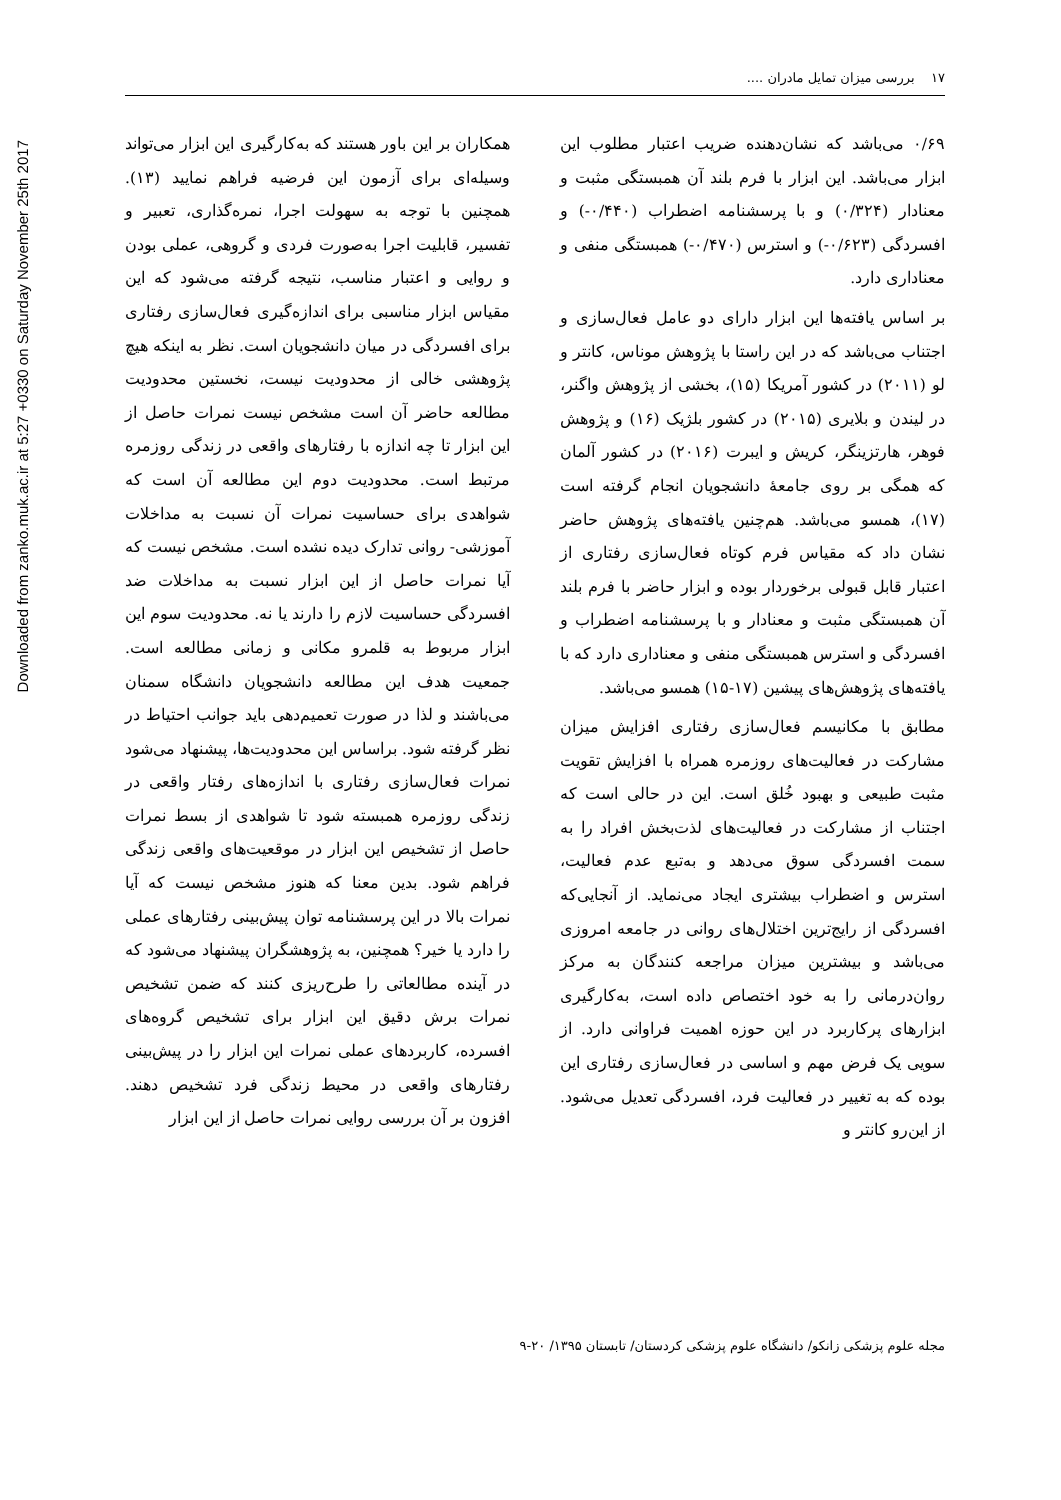Downloaded from zanko.muk.ac.ir at 5:27 +0330 on Saturday November 25th 2017
۱۷ بررسی میزان تمایل مادران ....
۰/۶۹ می‌باشد که نشان‌دهنده ضریب اعتبار مطلوب این ابزار می‌باشد. این ابزار با فرم بلند آن همبستگی مثبت و معنادار (۰/۳۲۴) و با پرسشنامه اضطراب (۰/۴۴۰-) و افسردگی (۰/۶۲۳-) و استرس (۰/۴۷۰-) همبستگی منفی و معناداری دارد.
بر اساس یافته‌ها این ابزار دارای دو عامل فعال‌سازی و اجتناب می‌باشد که در این راستا با پژوهش موناس، کانتر و لو (۲۰۱۱) در کشور آمریکا (۱۵)، بخشی از پژوهش واگنر، در لیندن و بلایری (۲۰۱۵) در کشور بلژیک (۱۶) و پژوهش فوهر، هارتزینگر، کریش و ایبرت (۲۰۱۶) در کشور آلمان که همگی بر روی جامعهٔ دانشجویان انجام گرفته است (۱۷)، همسو می‌باشد. هم‌چنین یافته‌های پژوهش حاضر نشان داد که مقیاس فرم کوتاه فعال‌سازی رفتاری از اعتبار قابل قبولی برخوردار بوده و ابزار حاضر با فرم بلند آن همبستگی مثبت و معنادار و با پرسشنامه اضطراب و افسردگی و استرس همبستگی منفی و معناداری دارد که با یافته‌های پژوهش‌های پیشین (۱۷-۱۵) همسو می‌باشد.
مطابق با مکانیسم فعال‌سازی رفتاری افزایش میزان مشارکت در فعالیت‌های روزمره همراه با افزایش تقویت مثبت طبیعی و بهبود خُلق است. این در حالی است که اجتناب از مشارکت در فعالیت‌های لذت‌بخش افراد را به سمت افسردگی سوق می‌دهد و به‌تبع عدم فعالیت، استرس و اضطراب بیشتری ایجاد می‌نماید. از آنجایی‌که افسردگی از رایج‌ترین اختلال‌های روانی در جامعه امروزی می‌باشد و بیشترین میزان مراجعه کنندگان به مرکز روان‌درمانی را به خود اختصاص داده است، به‌کارگیری ابزارهای پرکاربرد در این حوزه اهمیت فراوانی دارد. از سویی یک فرض مهم و اساسی در فعال‌سازی رفتاری این بوده که به تغییر در فعالیت فرد، افسردگی تعدیل می‌شود. از این‌رو کانتر و
همکاران بر این باور هستند که به‌کارگیری این ابزار می‌تواند وسیله‌ای برای آزمون این فرضیه فراهم نمایید (۱۳). همچنین با توجه به سهولت اجرا، نمره‌گذاری، تعبیر و تفسیر، قابلیت اجرا به‌صورت فردی و گروهی، عملی بودن و روایی و اعتبار مناسب، نتیجه گرفته می‌شود که این مقیاس ابزار مناسبی برای اندازه‌گیری فعال‌سازی رفتاری برای افسردگی در میان دانشجویان است. نظر به اینکه هیچ پژوهشی خالی از محدودیت نیست، نخستین محدودیت مطالعه حاضر آن است مشخص نیست نمرات حاصل از این ابزار تا چه اندازه با رفتارهای واقعی در زندگی روزمره مرتبط است. محدودیت دوم این مطالعه آن است که شواهدی برای حساسیت نمرات آن نسبت به مداخلات آموزشی- روانی تدارک دیده نشده است. مشخص نیست که آیا نمرات حاصل از این ابزار نسبت به مداخلات ضد افسردگی حساسیت لازم را دارند یا نه. محدودیت سوم این ابزار مربوط به قلمرو مکانی و زمانی مطالعه است. جمعیت هدف این مطالعه دانشجویان دانشگاه سمنان می‌باشند و لذا در صورت تعمیم‌دهی باید جوانب احتیاط در نظر گرفته شود. براساس این محدودیت‌ها، پیشنهاد می‌شود نمرات فعال‌سازی رفتاری با اندازه‌های رفتار واقعی در زندگی روزمره همبسته شود تا شواهدی از بسط نمرات حاصل از تشخیص این ابزار در موقعیت‌های واقعی زندگی فراهم شود. بدین معنا که هنوز مشخص نیست که آیا نمرات بالا در این پرسشنامه توان پیش‌بینی رفتارهای عملی را دارد یا خیر؟ همچنین، به پژوهشگران پیشنهاد می‌شود که در آینده مطالعاتی را طرح‌ریزی کنند که ضمن تشخیص نمرات برش دقیق این ابزار برای تشخیص گروه‌های افسرده، کاربردهای عملی نمرات این ابزار را در پیش‌بینی رفتارهای واقعی در محیط زندگی فرد تشخیص دهند. افزون بر آن بررسی روایی نمرات حاصل از این ابزار
مجله علوم پزشکی زانکو/ دانشگاه علوم پزشکی کردستان/ تابستان ۱۳۹۵/ ۲۰-۹